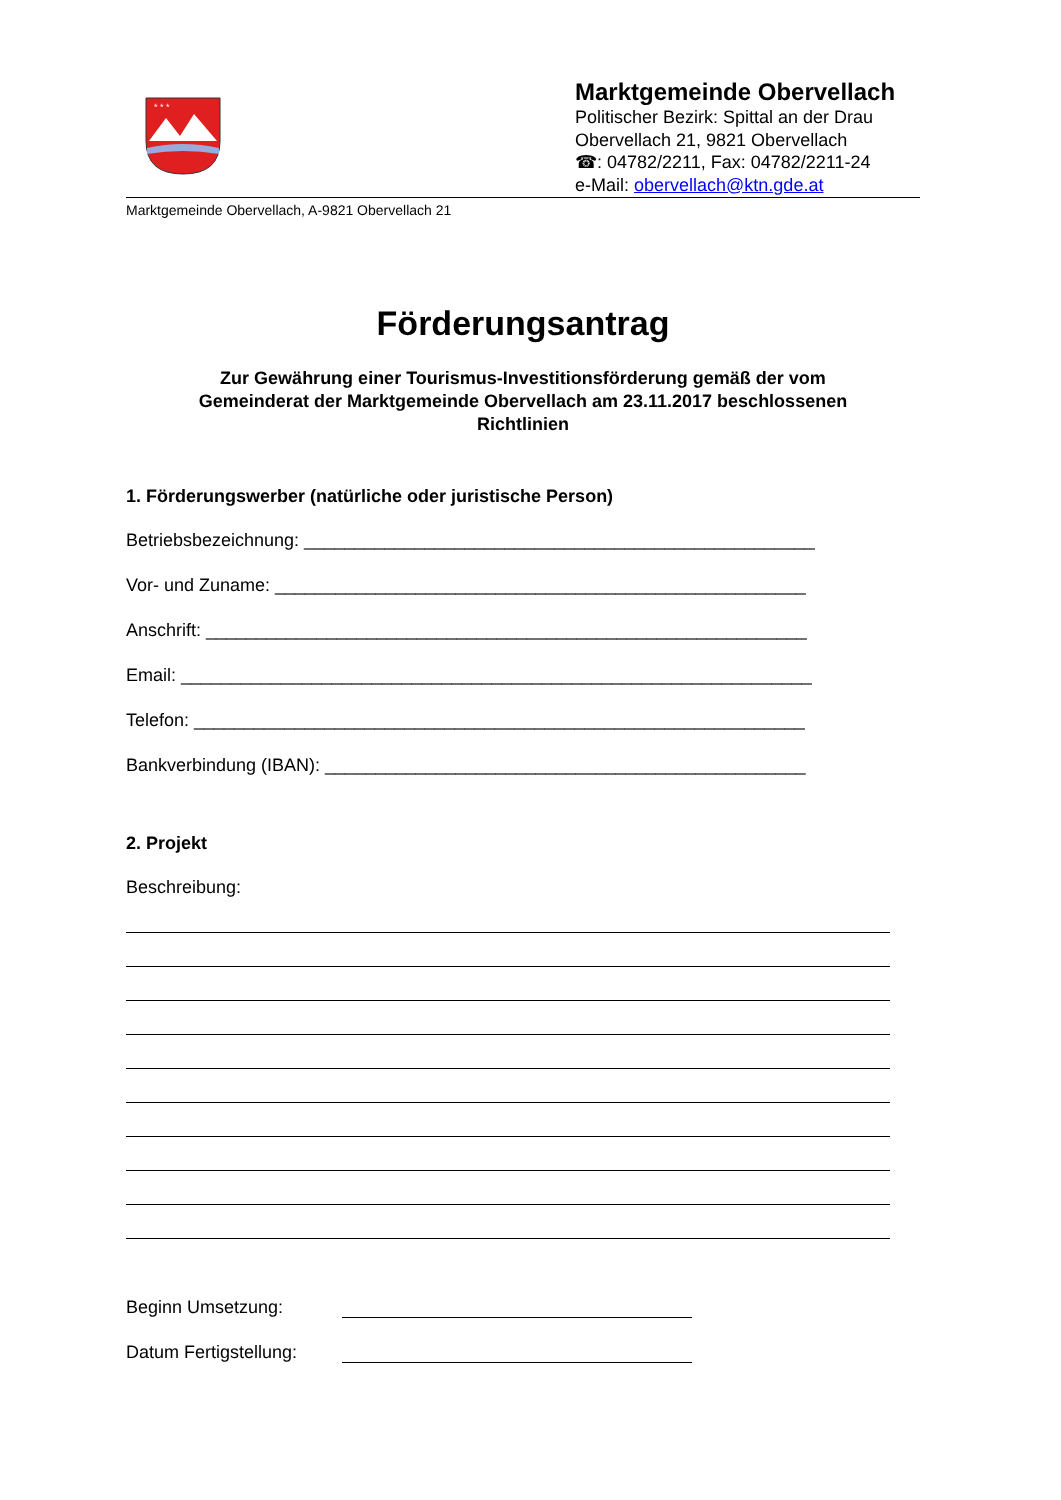* * *
Marktgemeinde Obervellach
Politischer Bezirk: Spittal an der Drau
Obervellach 21, 9821 Obervellach
☎: 04782/2211, Fax: 04782/2211-24
e-Mail: obervellach@ktn.gde.at
Marktgemeinde Obervellach, A-9821 Obervellach 21
Förderungsantrag
Zur Gewährung einer Tourismus-Investitionsförderung gemäß der vom
Gemeinderat der Marktgemeinde Obervellach am 23.11.2017 beschlossenen
Richtlinien
1. Förderungswerber (natürliche oder juristische Person)
Betriebsbezeichnung: ___________________________________________________
Vor- und Zuname: _____________________________________________________
Anschrift: ____________________________________________________________
Email: _______________________________________________________________
Telefon: _____________________________________________________________
Bankverbindung (IBAN): ________________________________________________
2. Projekt
Beschreibung:
Beginn Umsetzung:
Datum Fertigstellung: